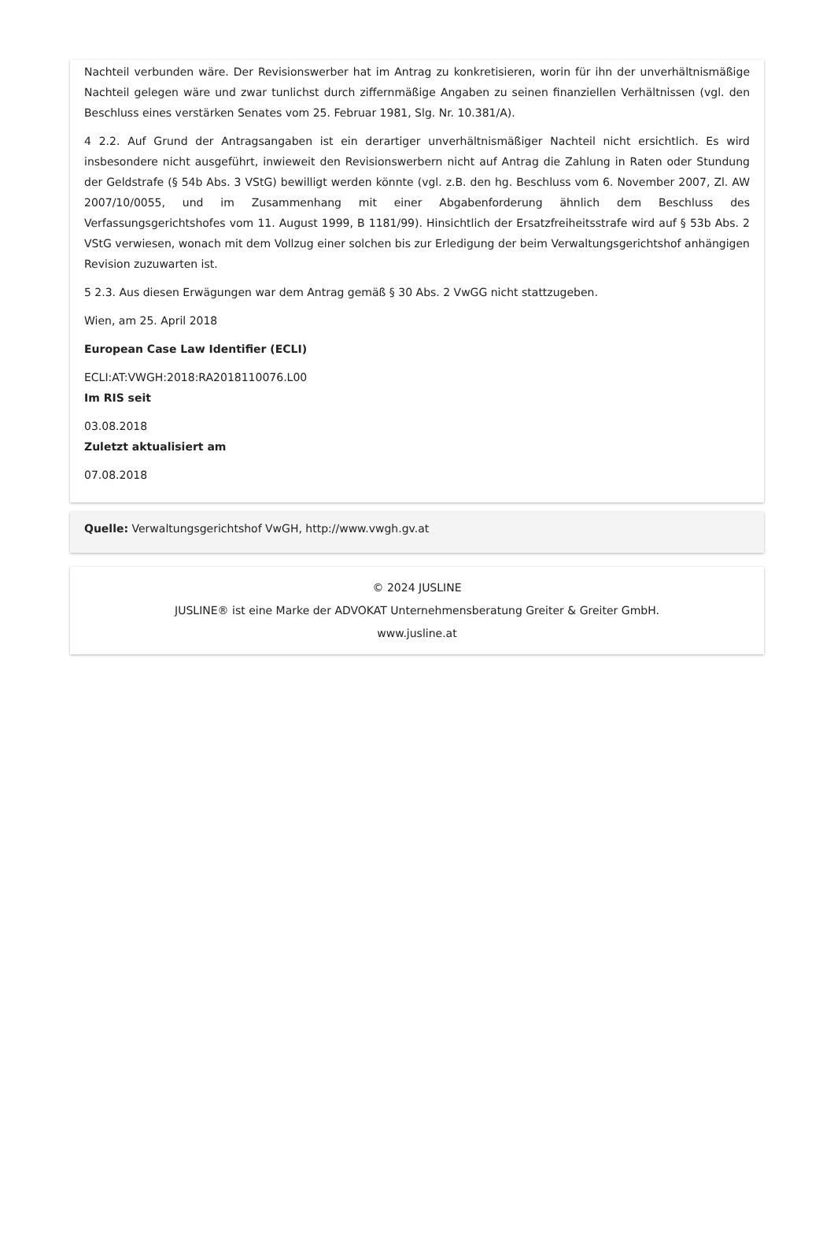Nachteil verbunden wäre. Der Revisionswerber hat im Antrag zu konkretisieren, worin für ihn der unverhältnismäßige Nachteil gelegen wäre und zwar tunlichst durch ziffernmäßige Angaben zu seinen finanziellen Verhältnissen (vgl. den Beschluss eines verstärken Senates vom 25. Februar 1981, Slg. Nr. 10.381/A).
4 2.2. Auf Grund der Antragsangaben ist ein derartiger unverhältnismäßiger Nachteil nicht ersichtlich. Es wird insbesondere nicht ausgeführt, inwieweit den Revisionswerbern nicht auf Antrag die Zahlung in Raten oder Stundung der Geldstrafe (§ 54b Abs. 3 VStG) bewilligt werden könnte (vgl. z.B. den hg. Beschluss vom 6. November 2007, Zl. AW 2007/10/0055, und im Zusammenhang mit einer Abgabenforderung ähnlich dem Beschluss des Verfassungsgerichtshofes vom 11. August 1999, B 1181/99). Hinsichtlich der Ersatzfreiheitsstrafe wird auf § 53b Abs. 2 VStG verwiesen, wonach mit dem Vollzug einer solchen bis zur Erledigung der beim Verwaltungsgerichtshof anhängigen Revision zuzuwarten ist.
5 2.3. Aus diesen Erwägungen war dem Antrag gemäß § 30 Abs. 2 VwGG nicht stattzugeben.
Wien, am 25. April 2018
European Case Law Identifier (ECLI)
ECLI:AT:VWGH:2018:RA2018110076.L00
Im RIS seit
03.08.2018
Zuletzt aktualisiert am
07.08.2018
Quelle: Verwaltungsgerichtshof VwGH, http://www.vwgh.gv.at
© 2024 JUSLINE
JUSLINE® ist eine Marke der ADVOKAT Unternehmensberatung Greiter & Greiter GmbH.
www.jusline.at